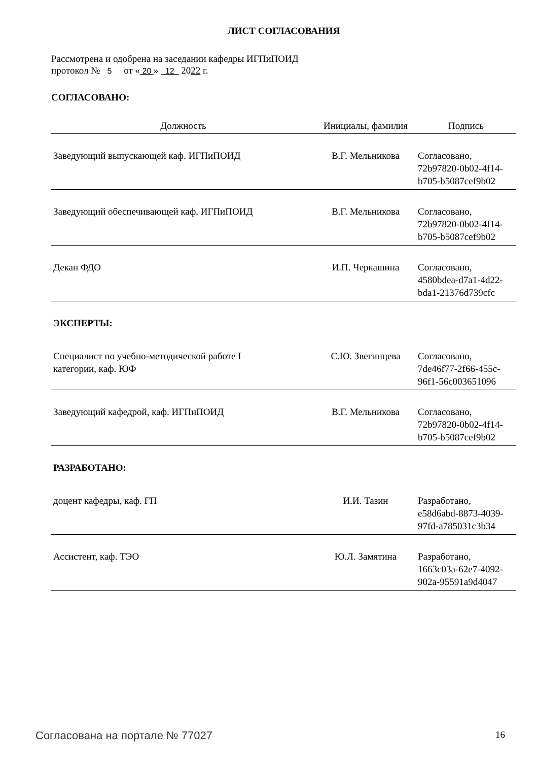ЛИСТ СОГЛАСОВАНИЯ
Рассмотрена и одобрена на заседании кафедры ИГПиПОИД
протокол № 5 от « 20 » 12 2022 г.
СОГЛАСОВАНО:
| Должность | Инициалы, фамилия | Подпись |
| --- | --- | --- |
| Заведующий выпускающей каф. ИГПиПОИД | В.Г. Мельникова | Согласовано, 72b97820-0b02-4f14- b705-b5087cef9b02 |
| Заведующий обеспечивающей каф. ИГПиПОИД | В.Г. Мельникова | Согласовано, 72b97820-0b02-4f14- b705-b5087cef9b02 |
| Декан ФДО | И.П. Черкашина | Согласовано, 4580bdea-d7a1-4d22- bda1-21376d739cfc |
| ЭКСПЕРТЫ: | | |
| Специалист по учебно-методической работе I категории, каф. ЮФ | С.Ю. Звегинцева | Согласовано, 7de46f77-2f66-455c- 96f1-56c003651096 |
| Заведующий кафедрой, каф. ИГПиПОИД | В.Г. Мельникова | Согласовано, 72b97820-0b02-4f14- b705-b5087cef9b02 |
| РАЗРАБОТАНО: | | |
| доцент кафедры, каф. ГП | И.И. Тазин | Разработано, e58d6abd-8873-4039- 97fd-a785031c3b34 |
| Ассистент, каф. ТЭО | Ю.Л. Замятина | Разработано, 1663c03a-62e7-4092- 902a-95591a9d4047 |
Согласована на портале № 77027 16